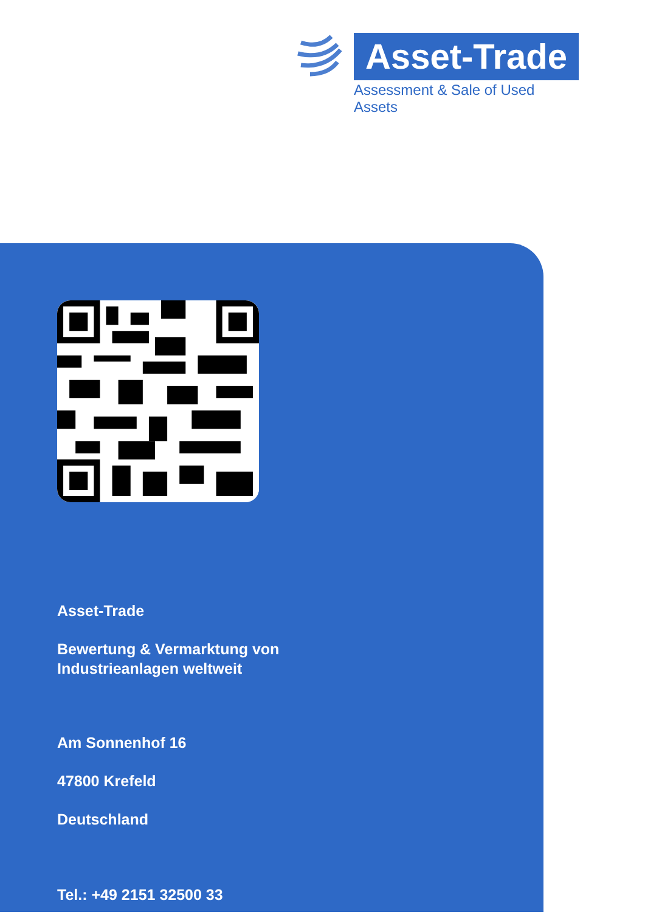Asset-Trade
Assessment & Sale of Used Assets
Asset-Trade
Bewertung & Vermarktung von
Industrieanlagen weltweit
Am Sonnenhof 16
47800 Krefeld
Deutschland
Tel.: +49 2151 32500 33